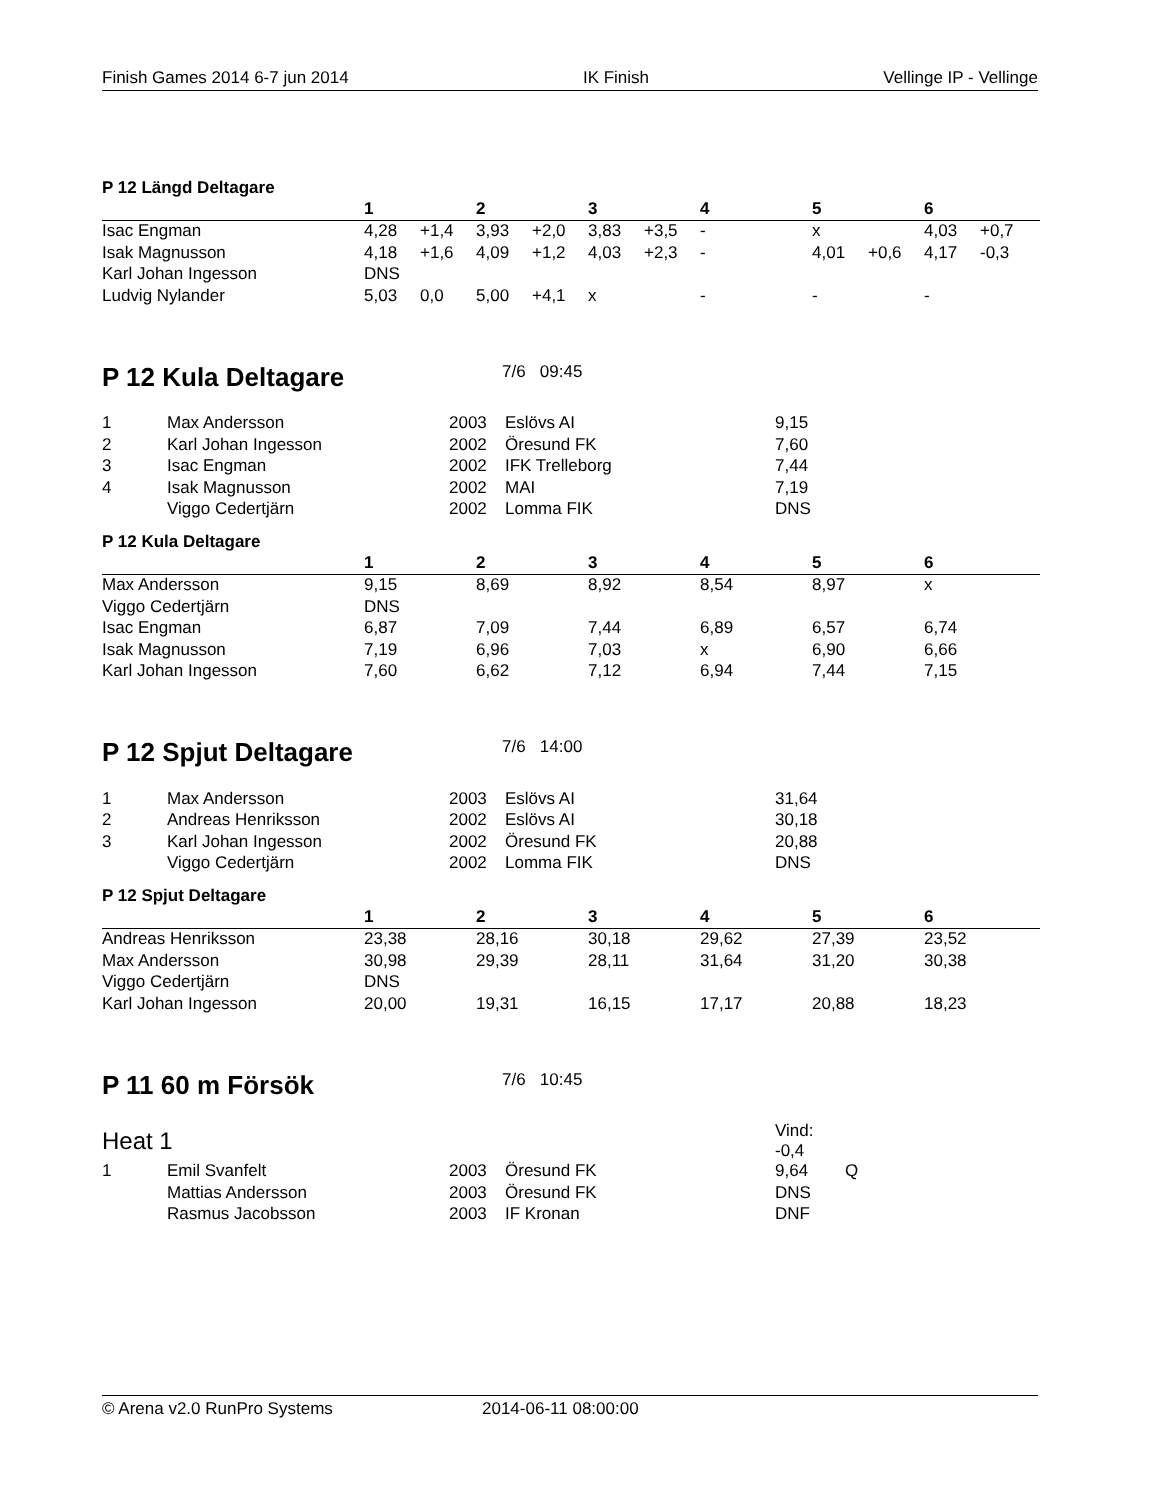Finish Games 2014 6-7 jun 2014 IK Finish Vellinge IP - Vellinge
P 12 Längd Deltagare
| | 1 | | 2 | | 3 | | 4 | | 5 | | 6 | |
| --- | --- | --- | --- | --- | --- | --- | --- | --- | --- | --- | --- | --- |
| Isac Engman | 4,28 | +1,4 | 3,93 | +2,0 | 3,83 | +3,5 | - | | x | | 4,03 | +0,7 |
| Isak Magnusson | 4,18 | +1,6 | 4,09 | +1,2 | 4,03 | +2,3 | - | | 4,01 | +0,6 | 4,17 | -0,3 |
| Karl Johan Ingesson | DNS | | | | | | | | | | | |
| Ludvig Nylander | 5,03 | 0,0 | 5,00 | +4,1 | x | | - | | - | | - | |
P 12 Kula Deltagare
7/6 09:45
| 1 | Max Andersson | 2003 | Eslövs AI | 9,15 |
| 2 | Karl Johan Ingesson | 2002 | Öresund FK | 7,60 |
| 3 | Isac Engman | 2002 | IFK Trelleborg | 7,44 |
| 4 | Isak Magnusson | 2002 | MAI | 7,19 |
| | Viggo Cedertjärn | 2002 | Lomma FIK | DNS |
P 12 Kula Deltagare
| | 1 | 2 | 3 | 4 | 5 | 6 |
| --- | --- | --- | --- | --- | --- | --- |
| Max Andersson | 9,15 | 8,69 | 8,92 | 8,54 | 8,97 | x |
| Viggo Cedertjärn | DNS | | | | | |
| Isac Engman | 6,87 | 7,09 | 7,44 | 6,89 | 6,57 | 6,74 |
| Isak Magnusson | 7,19 | 6,96 | 7,03 | x | 6,90 | 6,66 |
| Karl Johan Ingesson | 7,60 | 6,62 | 7,12 | 6,94 | 7,44 | 7,15 |
P 12 Spjut Deltagare
7/6 14:00
| 1 | Max Andersson | 2003 | Eslövs AI | 31,64 |
| 2 | Andreas Henriksson | 2002 | Eslövs AI | 30,18 |
| 3 | Karl Johan Ingesson | 2002 | Öresund FK | 20,88 |
| | Viggo Cedertjärn | 2002 | Lomma FIK | DNS |
P 12 Spjut Deltagare
| | 1 | 2 | 3 | 4 | 5 | 6 |
| --- | --- | --- | --- | --- | --- | --- |
| Andreas Henriksson | 23,38 | 28,16 | 30,18 | 29,62 | 27,39 | 23,52 |
| Max Andersson | 30,98 | 29,39 | 28,11 | 31,64 | 31,20 | 30,38 |
| Viggo Cedertjärn | DNS | | | | | |
| Karl Johan Ingesson | 20,00 | 19,31 | 16,15 | 17,17 | 20,88 | 18,23 |
P 11 60 m Försök
7/6 10:45
| Heat 1 | | | | Vind: -0,4 | |
| 1 | Emil Svanfelt | 2003 | Öresund FK | 9,64 | Q |
| | Mattias Andersson | 2003 | Öresund FK | DNS | |
| | Rasmus Jacobsson | 2003 | IF Kronan | DNF | |
© Arena v2.0 RunPro Systems 2014-06-11 08:00:00